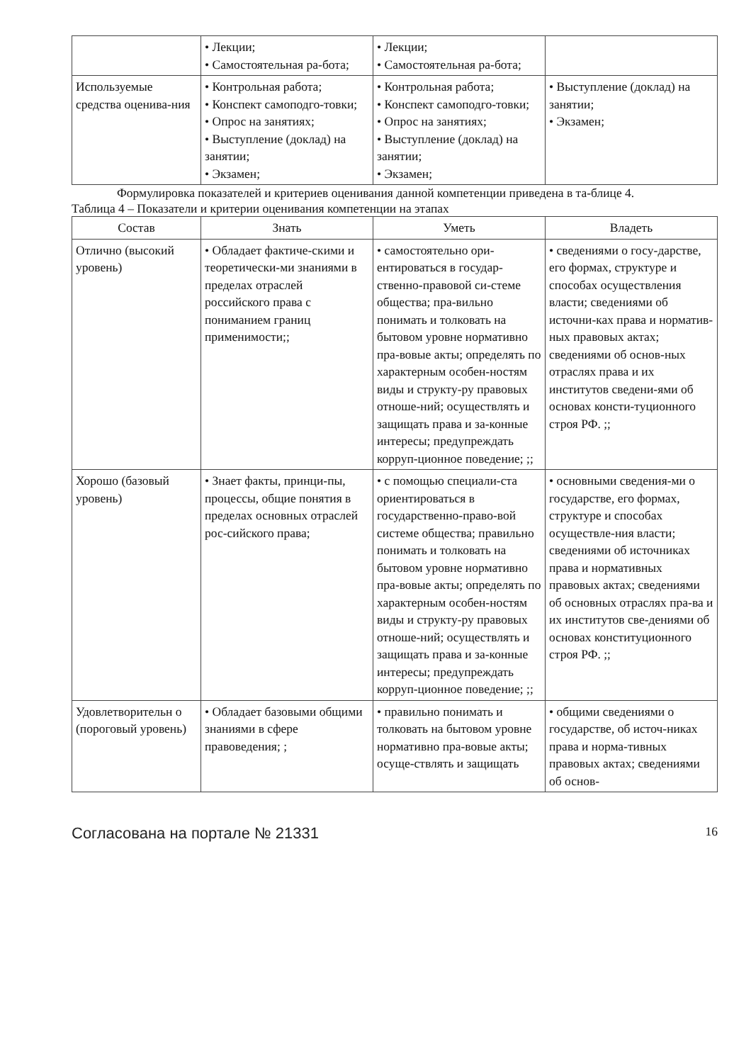| | • Лекции; • Самостоятельная ра-бота; | • Лекции; • Самостоятельная ра-бота; | |
| Используемые средства оценива-ния | • Контрольная работа; • Конспект самоподго-товки; • Опрос на занятиях; • Выступление (доклад) на занятии; • Экзамен; | • Контрольная работа; • Конспект самоподго-товки; • Опрос на занятиях; • Выступление (доклад) на занятии; • Экзамен; | • Выступление (доклад) на занятии; • Экзамен; |
Формулировка показателей и критериев оценивания данной компетенции приведена в та-блице 4.
Таблица 4 – Показатели и критерии оценивания компетенции на этапах
| Состав | Знать | Уметь | Владеть |
| --- | --- | --- | --- |
| Отлично (высокий уровень) | • Обладает фактиче-скими и теоретически-ми знаниями в пределах отраслей российского права с пониманием границ применимости;; | • самостоятельно ори-ентироваться в государ-ственно-правовой си-стеме общества; пра-вильно понимать и толковать на бытовом уровне нормативно пра-вовые акты; определять по характерным особен-ностям виды и структу-ру правовых отноше-ний; осуществлять и защищать права и за-конные интересы; предупреждать корруп-ционное поведение; ;; | • сведениями о госу-дарстве, его формах, структуре и способах осуществления власти; сведениями об источни-ках права и норматив-ных правовых актах; сведениями об основ-ных отраслях права и их институтов сведени-ями об основах консти-туционного строя РФ. ;; |
| Хорошо (базовый уровень) | • Знает факты, принци-пы, процессы, общие понятия в пределах основных отраслей рос-сийского права; | • с помощью специали-ста ориентироваться в государственно-право-вой системе общества; правильно понимать и толковать на бытовом уровне нормативно пра-вовые акты; определять по характерным особен-ностям виды и структу-ру правовых отноше-ний; осуществлять и защищать права и за-конные интересы; предупреждать корруп-ционное поведение; ;; | • основными сведения-ми о государстве, его формах, структуре и способах осуществле-ния власти; сведениями об источниках права и нормативных правовых актах; сведениями об основных отраслях пра-ва и их институтов све-дениями об основах конституционного строя РФ. ;; |
| Удовлетворительн о (пороговый уровень) | • Обладает базовыми общими знаниями в сфере правоведения; ; | • правильно понимать и толковать на бытовом уровне нормативно пра-вовые акты; осуще-ствлять и защищать | • общими сведениями о государстве, об источ-никах права и норма-тивных правовых актах; сведениями об основ- |
Согласована на портале № 21331 16